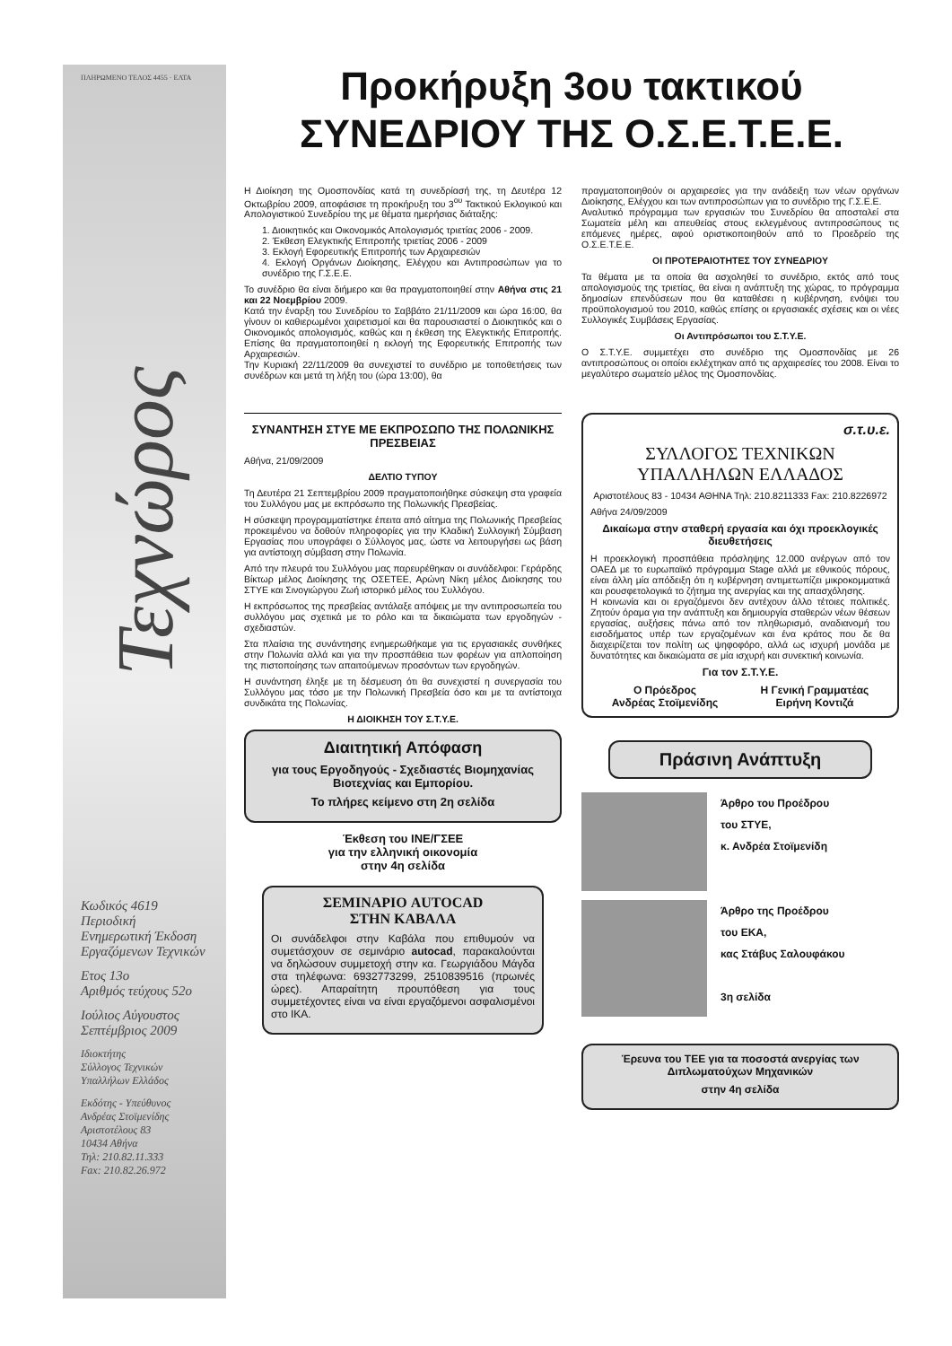ΠΛΗΡΩΜΕΝΟ ΤΕΛΟΣ 4455 · ΕΛΤΑ
Τεχνώρος
Κωδικός 4619
Περιοδική Ενημερωτική Έκδοση Εργαζόμενων Τεχνικών
Ετος 13ο
Αριθμός τεύχους 52ο
Ιούλιος Αύγουστος Σεπτέμβριος 2009
Ιδιοκτήτης
Σύλλογος Τεχνικών Υπαλλήλων Ελλάδος
Εκδότης - Υπεύθυνος
Ανδρέας Στοϊμενίδης
Αριστοτέλους 83
10434 Αθήνα
Τηλ: 210.82.11.333
Fax: 210.82.26.972
Προκήρυξη 3ου τακτικού
ΣΥΝΕΔΡΙΟΥ ΤΗΣ Ο.Σ.Ε.Τ.Ε.Ε.
Η Διοίκηση της Ομοσπονδίας κατά τη συνεδρίασή της, τη Δευτέρα 12 Οκτωβρίου 2009, αποφάσισε τη προκήρυξη του 3<sup>ου</sup> Τακτικού Εκλογικού και Απολογιστικού Συνεδρίου της με θέματα ημερήσιας διάταξης:
1. Διοικητικός και Οικονομικός Απολογισμός τριετίας 2006 - 2009.
2. Έκθεση Ελεγκτικής Επιτροπής τριετίας 2006 - 2009
3. Εκλογή Εφορευτικής Επιτροπής των Αρχαιρεσιών
4. Εκλογή Οργάνων Διοίκησης, Ελέγχου και Αντιπροσώπων για το συνέδριο της Γ.Σ.Ε.Ε.
Το συνέδριο θα είναι διήμερο και θα πραγματοποιηθεί στην Αθήνα στις 21 και 22 Νοεμβρίου 2009.
Κατά την έναρξη του Συνεδρίου το Σαββάτο 21/11/2009 και ώρα 16:00, θα γίνουν οι καθιερωμένοι χαιρετισμοί και θα παρουσιαστεί ο Διοικητικός και ο Οικονομικός απολογισμός, καθώς και η έκθεση της Ελεγκτικής Επιτροπής. Επίσης θα πραγματοποιηθεί η εκλογή της Εφορευτικής Επιτροπής των Αρχαιρεσιών.
Την Κυριακή 22/11/2009 θα συνεχιστεί το συνέδριο με τοποθετήσεις των συνέδρων και μετά τη λήξη του (ώρα 13:00), θα
πραγματοποιηθούν οι αρχαιρεσίες για την ανάδειξη των νέων οργάνων Διοίκησης, Ελέγχου και των αντιπροσώπων για το συνέδριο της Γ.Σ.Ε.Ε.
Αναλυτικό πρόγραμμα των εργασιών του Συνεδρίου θα αποσταλεί στα Σωματεία μέλη και απευθείας στους εκλεγμένους αντιπροσώπους τις επόμενες ημέρες, αφού οριστικοποιηθούν από το Προεδρείο της Ο.Σ.Ε.Τ.Ε.Ε.
ΟΙ ΠΡΟΤΕΡΑΙΟΤΗΤΕΣ ΤΟΥ ΣΥΝΕΔΡΙΟΥ
Τα θέματα με τα οποία θα ασχοληθεί το συνέδριο, εκτός από τους απολογισμούς της τριετίας, θα είναι η ανάπτυξη της χώρας, το πρόγραμμα δημοσίων επενδύσεων που θα καταθέσει η κυβέρνηση, ενόψει του προϋπολογισμού του 2010, καθώς επίσης οι εργασιακές σχέσεις και οι νέες Συλλογικές Συμβάσεις Εργασίας.
Οι Αντιπρόσωποι του Σ.Τ.Υ.Ε.
Ο Σ.Τ.Υ.Ε. συμμετέχει στο συνέδριο της Ομοσπονδίας με 26 αντιπροσώπους οι οποίοι εκλέχτηκαν από τις αρχαιρεσίες του 2008. Είναι το μεγαλύτερο σωματείο μέλος της Ομοσπονδίας.
ΣΥΝΑΝΤΗΣΗ ΣΤΥΕ ΜΕ ΕΚΠΡΟΣΩΠΟ ΤΗΣ ΠΟΛΩΝΙΚΗΣ ΠΡΕΣΒΕΙΑΣ
Αθήνα, 21/09/2009
ΔΕΛΤΙΟ ΤΥΠΟΥ
Τη Δευτέρα 21 Σεπτεμβρίου 2009 πραγματοποιήθηκε σύσκεψη στα γραφεία του Συλλόγου μας με εκπρόσωπο της Πολωνικής Πρεσβείας.
Η σύσκεψη προγραμματίστηκε έπειτα από αίτημα της Πολωνικής Πρεσβείας προκειμένου να δοθούν πληροφορίες για την Κλαδική Συλλογική Σύμβαση Εργασίας που υπογράφει ο Σύλλογος μας, ώστε να λειτουργήσει ως βάση για αντίστοιχη σύμβαση στην Πολωνία.
Από την πλευρά του Συλλόγου μας παρευρέθηκαν οι συνάδελφοι: Γεράρδης Βίκτωρ μέλος Διοίκησης της ΟΣΕΤΕΕ, Αρώνη Νίκη μέλος Διοίκησης του ΣΤΥΕ και Σινογιώργου Ζωή ιστορικό μέλος του Συλλόγου.
Η εκπρόσωπος της πρεσβείας αντάλαξε απόψεις με την αντιπροσωπεία του συλλόγου μας σχετικά με το ρόλο και τα δικαιώματα των εργοδηγών - σχεδιαστών.
Στα πλαίσια της συνάντησης ενημερωθήκαμε για τις εργασιακές συνθήκες στην Πολωνία αλλά και για την προσπάθεια των φορέων για απλοποίηση της πιστοποίησης των απαιτούμενων προσόντων των εργοδηγών.
Η συνάντηση έληξε με τη δέσμευση ότι θα συνεχιστεί η συνεργασία του Συλλόγου μας τόσο με την Πολωνική Πρεσβεία όσο και με τα αντίστοιχα συνδικάτα της Πολωνίας.
Η ΔΙΟΙΚΗΣΗ ΤΟΥ Σ.Τ.Υ.Ε.
Διαιτητική Απόφαση
για τους Εργοδηγούς - Σχεδιαστές Βιομηχανίας Βιοτεχνίας και Εμπορίου.
Το πλήρες κείμενο στη 2η σελίδα
Έκθεση του ΙΝΕ/ΓΣΕΕ
για την ελληνική οικονομία
στην 4η σελίδα
ΣΕΜΙΝΑΡΙΟ AUTOCAD
ΣΤΗΝ ΚΑΒΑΛΑ
Οι συνάδελφοι στην Καβάλα που επιθυμούν να συμετάσχουν σε σεμινάριο autocad, παρακαλούνται να δηλώσουν συμμετοχή στην κα. Γεωργιάδου Μάγδα στα τηλέφωνα: 6932773299, 2510839516 (πρωινές ώρες). Απαραίτητη προυπόθεση για τους συμμετέχοντες είναι να είναι εργαζόμενοι ασφαλισμένοι στο ΙΚΑ.
σ.τ.υ.ε.
ΣΥΛΛΟΓΟΣ ΤΕΧΝΙΚΩΝ ΥΠΑΛΛΗΛΩΝ ΕΛΛΑΔΟΣ
Αριστοτέλους 83 - 10434 ΑΘΗΝΑ Τηλ: 210.8211333 Fax: 210.8226972
Αθήνα 24/09/2009
Δικαίωμα στην σταθερή εργασία και όχι προεκλογικές διευθετήσεις
Η προεκλογική προσπάθεια πρόσληψης 12.000 ανέργων από τον ΟΑΕΔ με το ευρωπαϊκό πρόγραμμα Stage αλλά με εθνικούς πόρους, είναι άλλη μία απόδειξη ότι η κυβέρνηση αντιμετωπίζει μικροκομματικά και ρουσφετολογικά το ζήτημα της ανεργίας και της απασχόλησης.
Η κοινωνία και οι εργαζόμενοι δεν αντέχουν άλλο τέτοιες πολιτικές. Ζητούν όραμα για την ανάπτυξη και δημιουργία σταθερών νέων θέσεων εργασίας, αυξήσεις πάνω από τον πληθωρισμό, αναδιανομή του εισοδήματος υπέρ των εργαζομένων και ένα κράτος που δε θα διαχειρίζεται τον πολίτη ως ψηφοφόρο, αλλά ως ισχυρή μονάδα με δυνατότητες και δικαιώματα σε μία ισχυρή και συνεκτική κοινωνία.
Για τον Σ.Τ.Υ.Ε.
Ο Πρόεδρος
Ανδρέας Στοϊμενίδης Η Γενική Γραμματέας
Ειρήνη Κοντιζά
Πράσινη Ανάπτυξη
Άρθρο του Προέδρου
του ΣΤΥΕ,
κ. Ανδρέα Στοϊμενίδη
Άρθρο της Προέδρου
του ΕΚΑ,
κας Στάβυς Σαλουφάκου
3η σελίδα
Έρευνα του ΤΕΕ για τα ποσοστά ανεργίας των Διπλωματούχων Μηχανικών
στην 4η σελίδα